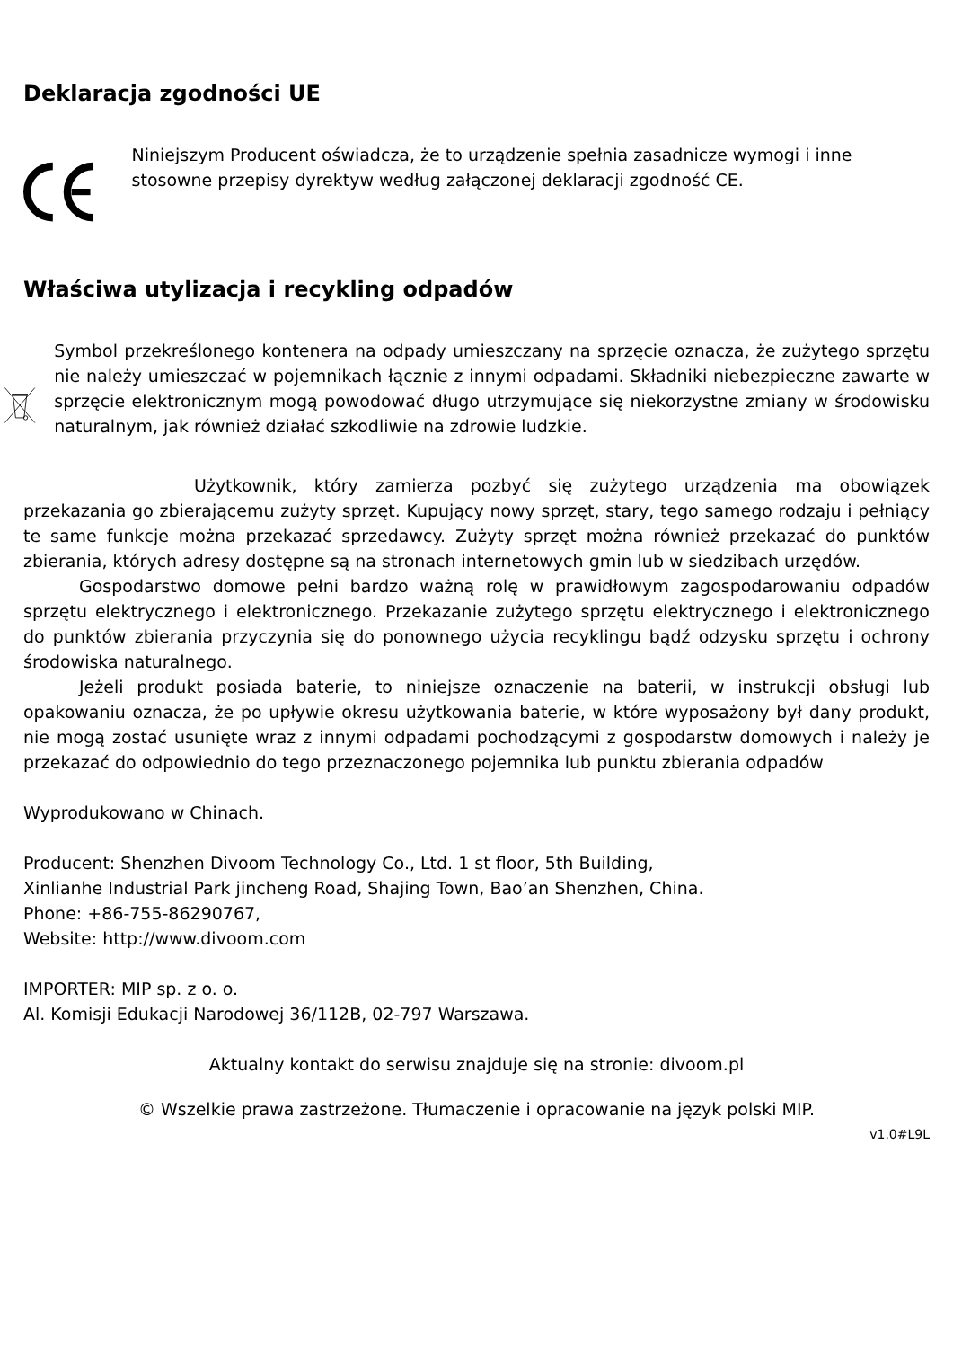Deklaracja zgodności UE
Niniejszym Producent oświadcza, że to urządzenie spełnia zasadnicze wymogi i inne stosowne przepisy dyrektyw według załączonej deklaracji zgodność CE.
Właściwa utylizacja i recykling odpadów
Symbol przekreślonego kontenera na odpady umieszczany na sprzęcie oznacza, że zużytego sprzętu nie należy umieszczać w pojemnikach łącznie z innymi odpadami. Składniki niebezpieczne zawarte w sprzęcie elektronicznym mogą powodować długo utrzymujące się niekorzystne zmiany w środowisku naturalnym, jak również działać szkodliwie na zdrowie ludzkie.
Użytkownik, który zamierza pozbyć się zużytego urządzenia ma obowiązek przekazania go zbierającemu zużyty sprzęt. Kupujący nowy sprzęt, stary, tego samego rodzaju i pełniący te same funkcje można przekazać sprzedawcy. Zużyty sprzęt można również przekazać do punktów zbierania, których adresy dostępne są na stronach internetowych gmin lub w siedzibach urzędów.
Gospodarstwo domowe pełni bardzo ważną rolę w prawidłowym zagospodarowaniu odpadów sprzętu elektrycznego i elektronicznego. Przekazanie zużytego sprzętu elektrycznego i elektronicznego do punktów zbierania przyczynia się do ponownego użycia recyklingu bądź odzysku sprzętu i ochrony środowiska naturalnego.
Jeżeli produkt posiada baterie, to niniejsze oznaczenie na baterii, w instrukcji obsługi lub opakowaniu oznacza, że po upływie okresu użytkowania baterie, w które wyposażony był dany produkt, nie mogą zostać usunięte wraz z innymi odpadami pochodzącymi z gospodarstw domowych i należy je przekazać do odpowiednio do tego przeznaczonego pojemnika lub punktu zbierania odpadów
Wyprodukowano w Chinach.
Producent: Shenzhen Divoom Technology Co., Ltd. 1 st floor, 5th Building,
Xinlianhe Industrial Park jincheng Road, Shajing Town, Bao’an Shenzhen, China.
Phone: +86-755-86290767,
Website: http://www.divoom.com
IMPORTER: MIP sp. z o. o.
Al. Komisji Edukacji Narodowej 36/112B, 02-797 Warszawa.
Aktualny kontakt do serwisu znajduje się na stronie: divoom.pl
© Wszelkie prawa zastrzeżone. Tłumaczenie i opracowanie na język polski MIP.
v1.0#L9L